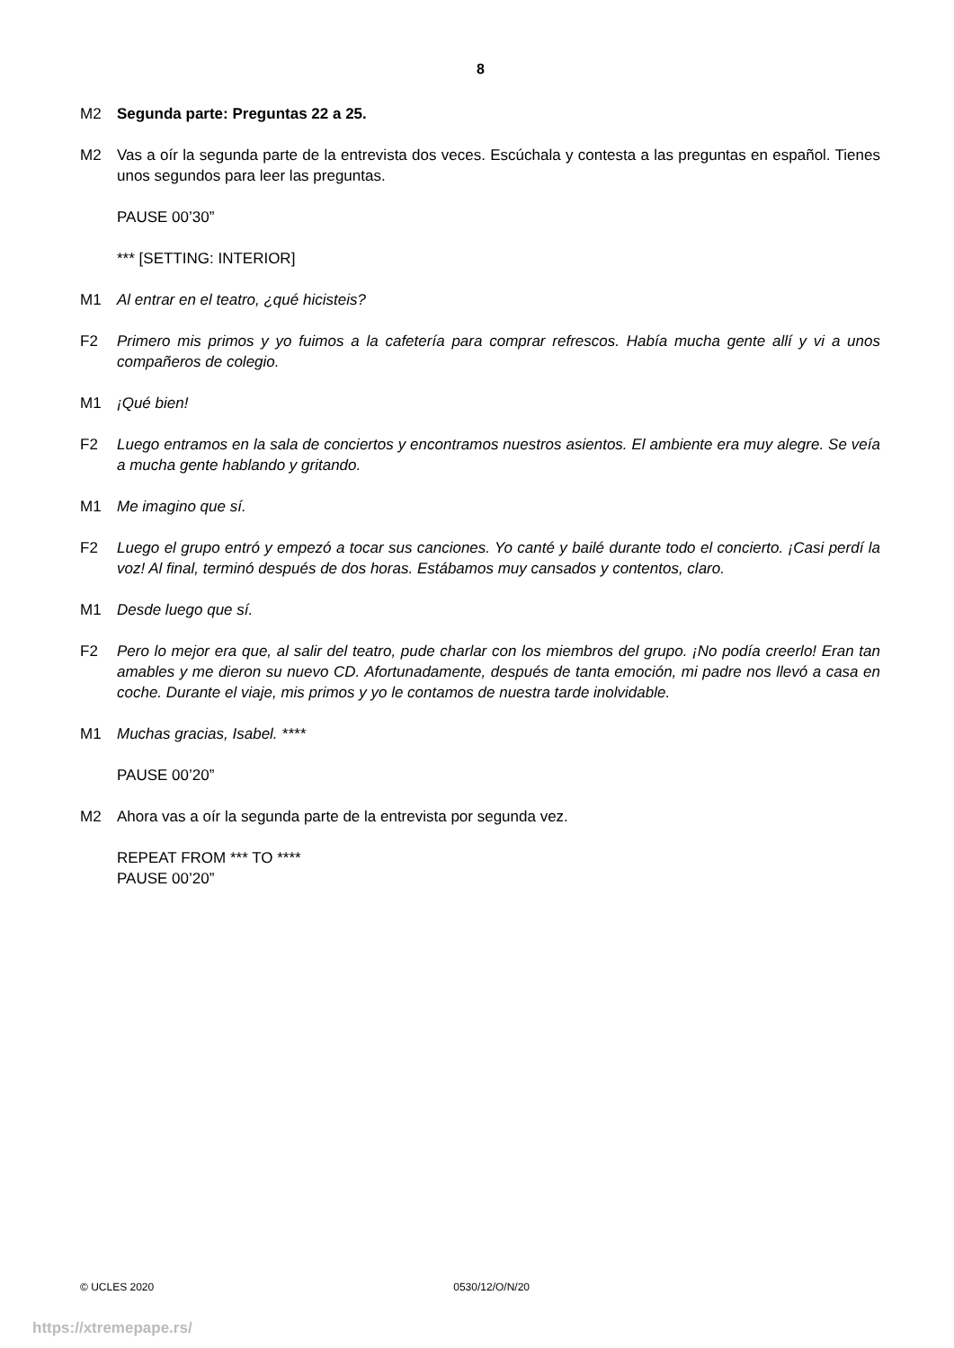8
M2 Segunda parte: Preguntas 22 a 25.
M2 Vas a oír la segunda parte de la entrevista dos veces. Escúchala y contesta a las preguntas en español. Tienes unos segundos para leer las preguntas.
PAUSE 00’30”
*** [SETTING: INTERIOR]
M1 Al entrar en el teatro, ¿qué hicisteis?
F2 Primero mis primos y yo fuimos a la cafetería para comprar refrescos. Había mucha gente allí y vi a unos compañeros de colegio.
M1 ¡Qué bien!
F2 Luego entramos en la sala de conciertos y encontramos nuestros asientos. El ambiente era muy alegre. Se veía a mucha gente hablando y gritando.
M1 Me imagino que sí.
F2 Luego el grupo entró y empezó a tocar sus canciones. Yo canté y bailé durante todo el concierto. ¡Casi perdí la voz! Al final, terminó después de dos horas. Estábamos muy cansados y contentos, claro.
M1 Desde luego que sí.
F2 Pero lo mejor era que, al salir del teatro, pude charlar con los miembros del grupo. ¡No podía creerlo! Eran tan amables y me dieron su nuevo CD. Afortunadamente, después de tanta emoción, mi padre nos llevó a casa en coche. Durante el viaje, mis primos y yo le contamos de nuestra tarde inolvidable.
M1 Muchas gracias, Isabel. ****
PAUSE 00’20”
M2 Ahora vas a oír la segunda parte de la entrevista por segunda vez.
REPEAT FROM *** TO ****
PAUSE 00’20”
© UCLES 2020 0530/12/O/N/20
https://xtremepape.rs/